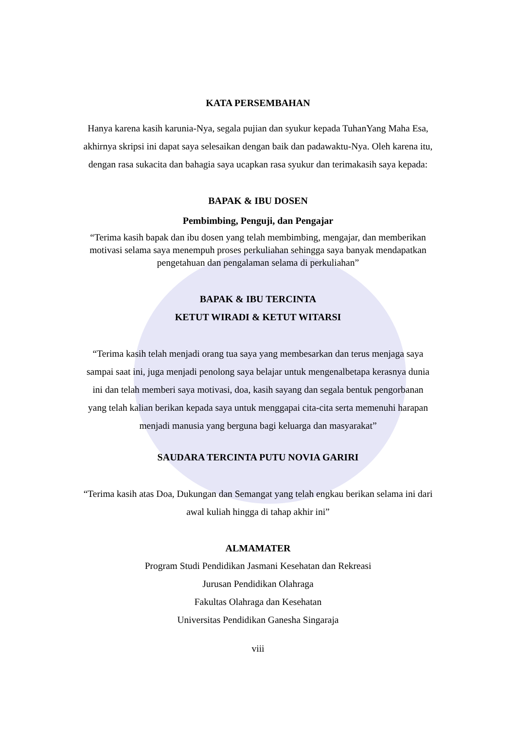KATA PERSEMBAHAN
Hanya karena kasih karunia-Nya, segala pujian dan syukur kepada TuhanYang Maha Esa, akhirnya skripsi ini dapat saya selesaikan dengan baik dan padawaktu-Nya. Oleh karena itu, dengan rasa sukacita dan bahagia saya ucapkan rasa syukur dan terimakasih saya kepada:
BAPAK & IBU DOSEN
Pembimbing, Penguji, dan Pengajar
“Terima kasih bapak dan ibu dosen yang telah membimbing, mengajar, dan memberikan motivasi selama saya menempuh proses perkuliahan sehingga saya banyak mendapatkan pengetahuan dan pengalaman selama di perkuliahan”
BAPAK & IBU TERCINTA
KETUT WIRADI & KETUT WITARSI
“Terima kasih telah menjadi orang tua saya yang membesarkan dan terus menjaga saya sampai saat ini, juga menjadi penolong saya belajar untuk mengenalbetapa kerasnya dunia ini dan telah memberi saya motivasi, doa, kasih sayang dan segala bentuk pengorbanan yang telah kalian berikan kepada saya untuk menggapai cita-cita serta memenuhi harapan menjadi manusia yang berguna bagi keluarga dan masyarakat”
SAUDARA TERCINTA PUTU NOVIA GARIRI
“Terima kasih atas Doa, Dukungan dan Semangat yang telah engkau berikan selama ini dari awal kuliah hingga di tahap akhir ini”
ALMAMATER
Program Studi Pendidikan Jasmani Kesehatan dan Rekreasi
Jurusan Pendidikan Olahraga
Fakultas Olahraga dan Kesehatan
Universitas Pendidikan Ganesha Singaraja
viii